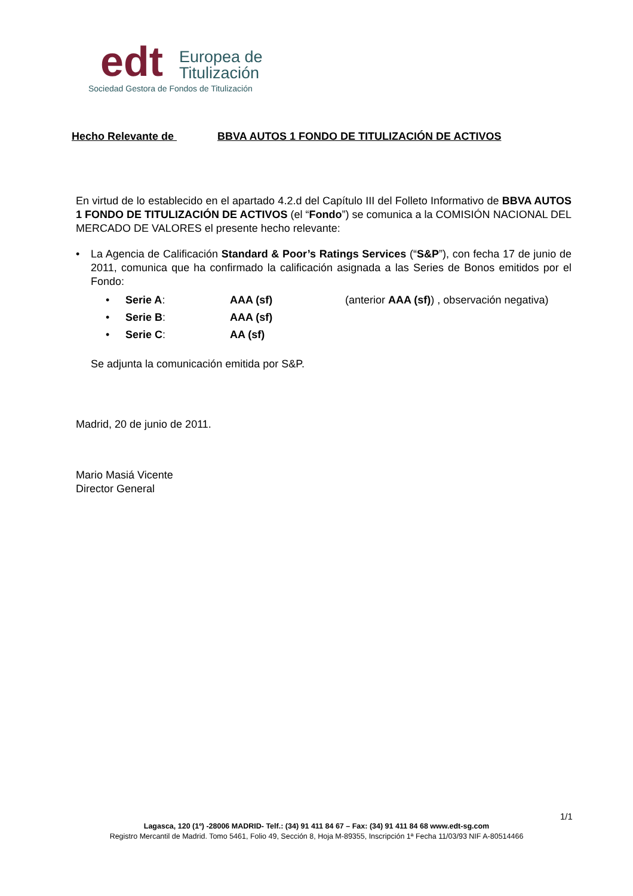edt
Europea de
Titulización
Sociedad Gestora de Fondos de Titulización
Hecho Relevante de BBVA AUTOS 1 FONDO DE TITULIZACIÓN DE ACTIVOS
En virtud de lo establecido en el apartado 4.2.d del Capítulo III del Folleto Informativo de BBVA AUTOS 1 FONDO DE TITULIZACIÓN DE ACTIVOS (el “Fondo”) se comunica a la COMISIÓN NACIONAL DEL MERCADO DE VALORES el presente hecho relevante:
• La Agencia de Calificación Standard & Poor’s Ratings Services (“S&P”), con fecha 17 de junio de 2011, comunica que ha confirmado la calificación asignada a las Series de Bonos emitidos por el Fondo:
• Serie A: AAA (sf) (anterior AAA (sf)) , observación negativa)
• Serie B: AAA (sf)
• Serie C: AA (sf)
Se adjunta la comunicación emitida por S&P.
Madrid, 20 de junio de 2011.
Mario Masiá Vicente
Director General
1/1
Lagasca, 120 (1º) -28006 MADRID- Telf.: (34) 91 411 84 67 – Fax: (34) 91 411 84 68 www.edt-sg.com
Registro Mercantil de Madrid. Tomo 5461, Folio 49, Sección 8, Hoja M-89355, Inscripción 1ª Fecha 11/03/93 NIF A-80514466